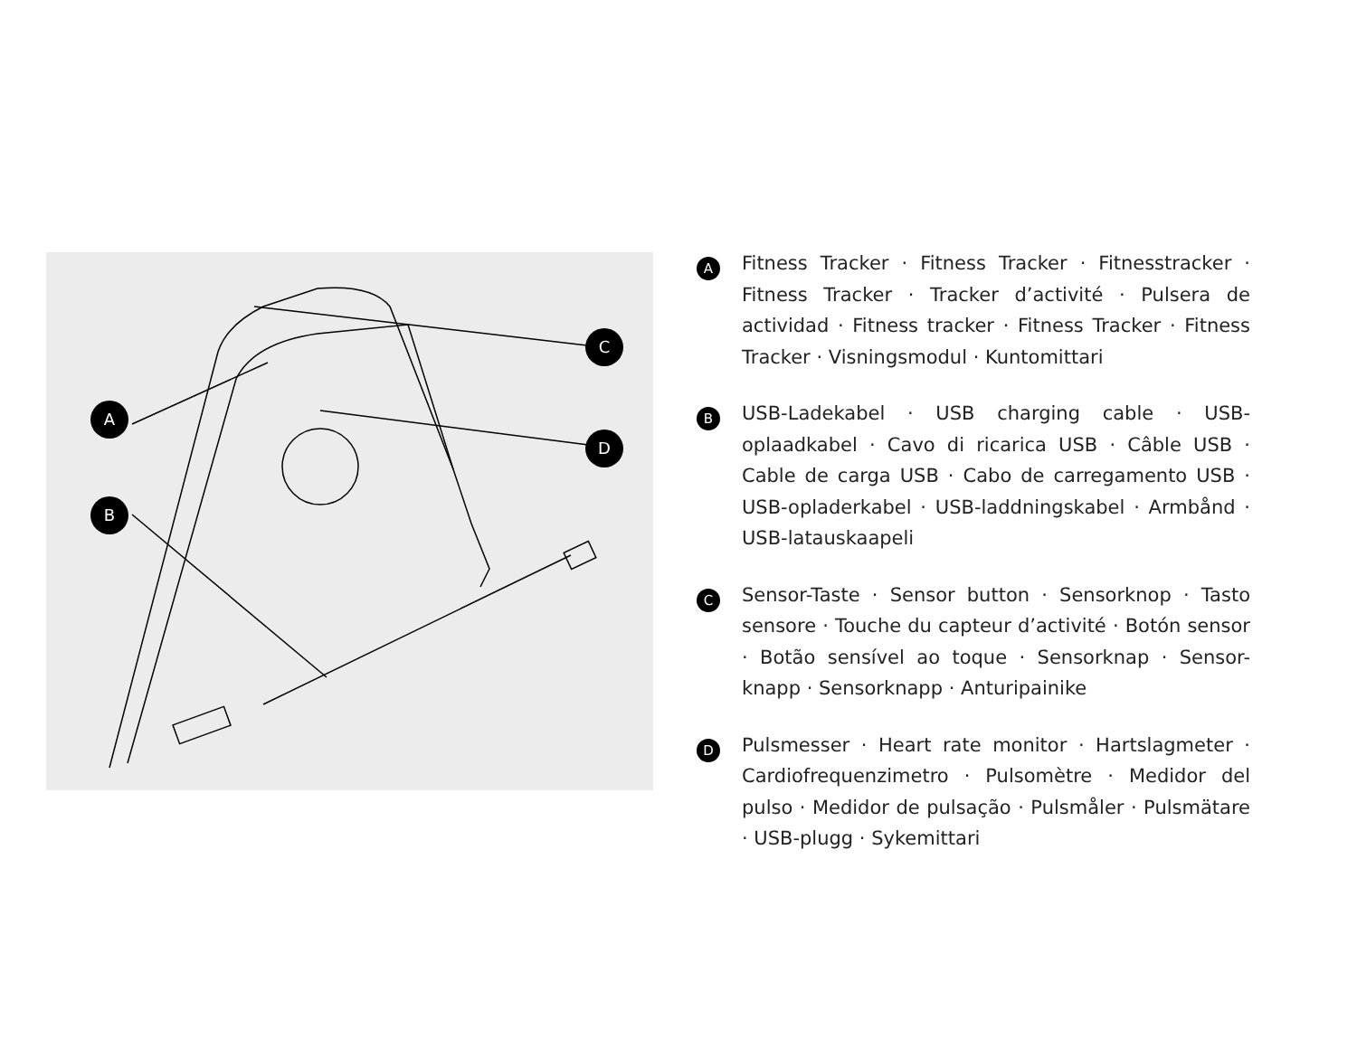A
B
C
D
A
Fitness Tracker · Fitness Tracker · Fitnesstracker · Fitness Tracker · Tracker d’activité · Pulsera de actividad · Fitness tracker · Fitness Tracker · Fitness Tracker · Visningsmodul · Kuntomittari
B
USB-Ladekabel · USB charging cable · USB-oplaadkabel · Cavo di ricarica USB · Câble USB · Cable de carga USB · Cabo de carregamento USB · USB-opladerkabel · USB-laddningskabel · Armbånd · USB-latauskaapeli
C
Sensor-Taste · Sensor button · Sensorknop · Tasto sensore · Touche du capteur d’activité · Botón sensor · Botão sensível ao toque · Sensorknap · Sensor-knapp · Sensorknapp · Anturipainike
D
Pulsmesser · Heart rate monitor · Hartslagmeter · Cardiofrequenzimetro · Pulsomètre · Medidor del pulso · Medidor de pulsação · Pulsmåler · Pulsmätare · USB-plugg · Sykemittari